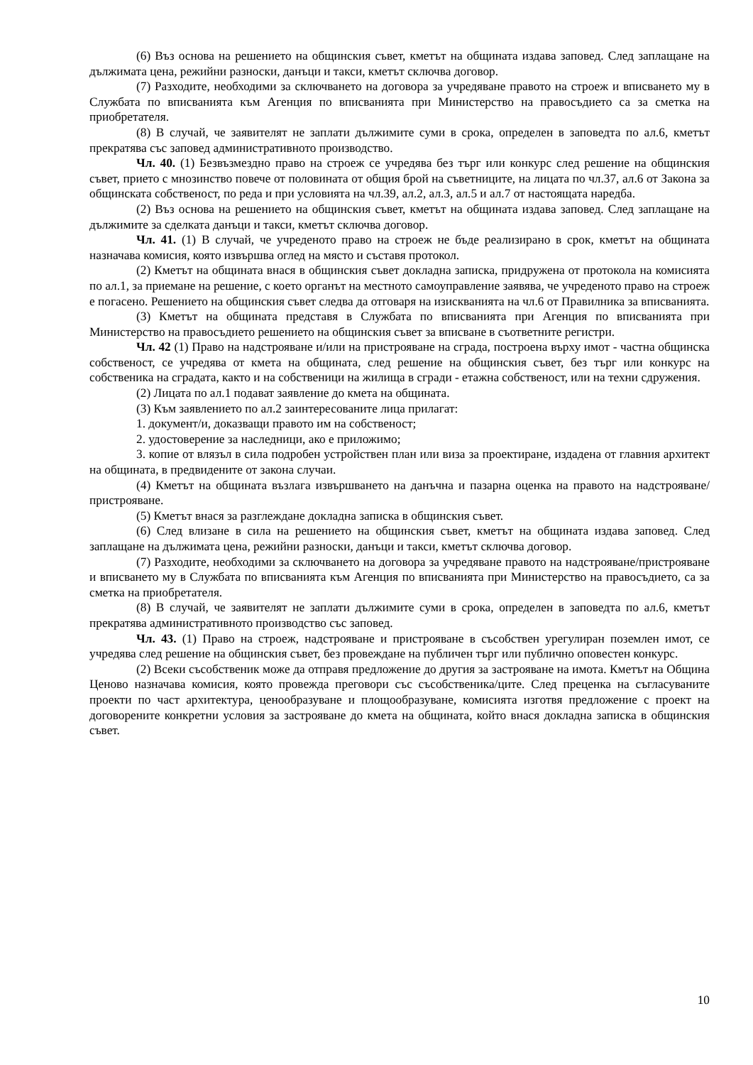(6) Въз основа на решението на общинския съвет, кметът на общината издава заповед. След заплащане на дължимата цена, режийни разноски, данъци и такси, кметът сключва договор.
(7) Разходите, необходими за сключването на договора за учредяване правото на строеж и вписването му в Службата по вписванията към Агенция по вписванията при Министерство на правосъдието са за сметка на приобретателя.
(8) В случай, че заявителят не заплати дължимите суми в срока, определен в заповедта по ал.6, кметът прекратява със заповед административното производство.
Чл. 40. (1) Безвъзмездно право на строеж се учредява без търг или конкурс след решение на общинския съвет, прието с мнозинство повече от половината от общия брой на съветниците, на лицата по чл.37, ал.6 от Закона за общинската собственост, по реда и при условията на чл.39, ал.2, ал.3, ал.5 и ал.7 от настоящата наредба.
(2) Въз основа на решението на общинския съвет, кметът на общината издава заповед. След заплащане на дължимите за сделката данъци и такси, кметът сключва договор.
Чл. 41. (1) В случай, че учреденото право на строеж не бъде реализирано в срок, кметът на общината назначава комисия, която извършва оглед на място и съставя протокол.
(2) Кметът на общината внася в общинския съвет докладна записка, придружена от протокола на комисията по ал.1, за приемане на решение, с което органът на местното самоуправление заявява, че учреденото право на строеж е погасено. Решението на общинския съвет следва да отговаря на изискванията на чл.6 от Правилника за вписванията.
(3) Кметът на общината представя в Службата по вписванията при Агенция по вписванията при Министерство на правосъдието решението на общинския съвет за вписване в съответните регистри.
Чл. 42 (1) Право на надстрояване и/или на пристрояване на сграда, построена върху имот - частна общинска собственост, се учредява от кмета на общината, след решение на общинския съвет, без търг или конкурс на собственика на сградата, както и на собственици на жилища в сгради - етажна собственост, или на техни сдружения.
(2) Лицата по ал.1 подават заявление до кмета на общината.
(3) Към заявлението по ал.2 заинтересованите лица прилагат:
1. документ/и, доказващи правото им на собственост;
2. удостоверение за наследници, ако е приложимо;
3. копие от влязъл в сила подробен устройствен план или виза за проектиране, издадена от главния архитект на общината, в предвидените от закона случаи.
(4) Кметът на общината възлага извършването на данъчна и пазарна оценка на правото на надстрояване/пристрояване.
(5) Кметът внася за разглеждане докладна записка в общинския съвет.
(6) След влизане в сила на решението на общинския съвет, кметът на общината издава заповед. След заплащане на дължимата цена, режийни разноски, данъци и такси, кметът сключва договор.
(7) Разходите, необходими за сключването на договора за учредяване правото на надстрояване/пристрояване и вписването му в Службата по вписванията към Агенция по вписванията при Министерство на правосъдието, са за сметка на приобретателя.
(8) В случай, че заявителят не заплати дължимите суми в срока, определен в заповедта по ал.6, кметът прекратява административното производство със заповед.
Чл. 43. (1) Право на строеж, надстрояване и пристрояване в съсобствен урегулиран поземлен имот, се учредява след решение на общинския съвет, без провеждане на публичен търг или публично оповестен конкурс.
(2) Всеки съсобственик може да отправя предложение до другия за застрояване на имота. Кметът на Община Ценово назначава комисия, която провежда преговори със съсобственика/ците. След преценка на съгласуваните проекти по част архитектура, ценообразуване и площообразуване, комисията изготвя предложение с проект на договорените конкретни условия за застрояване до кмета на общината, който внася докладна записка в общинския съвет.
10